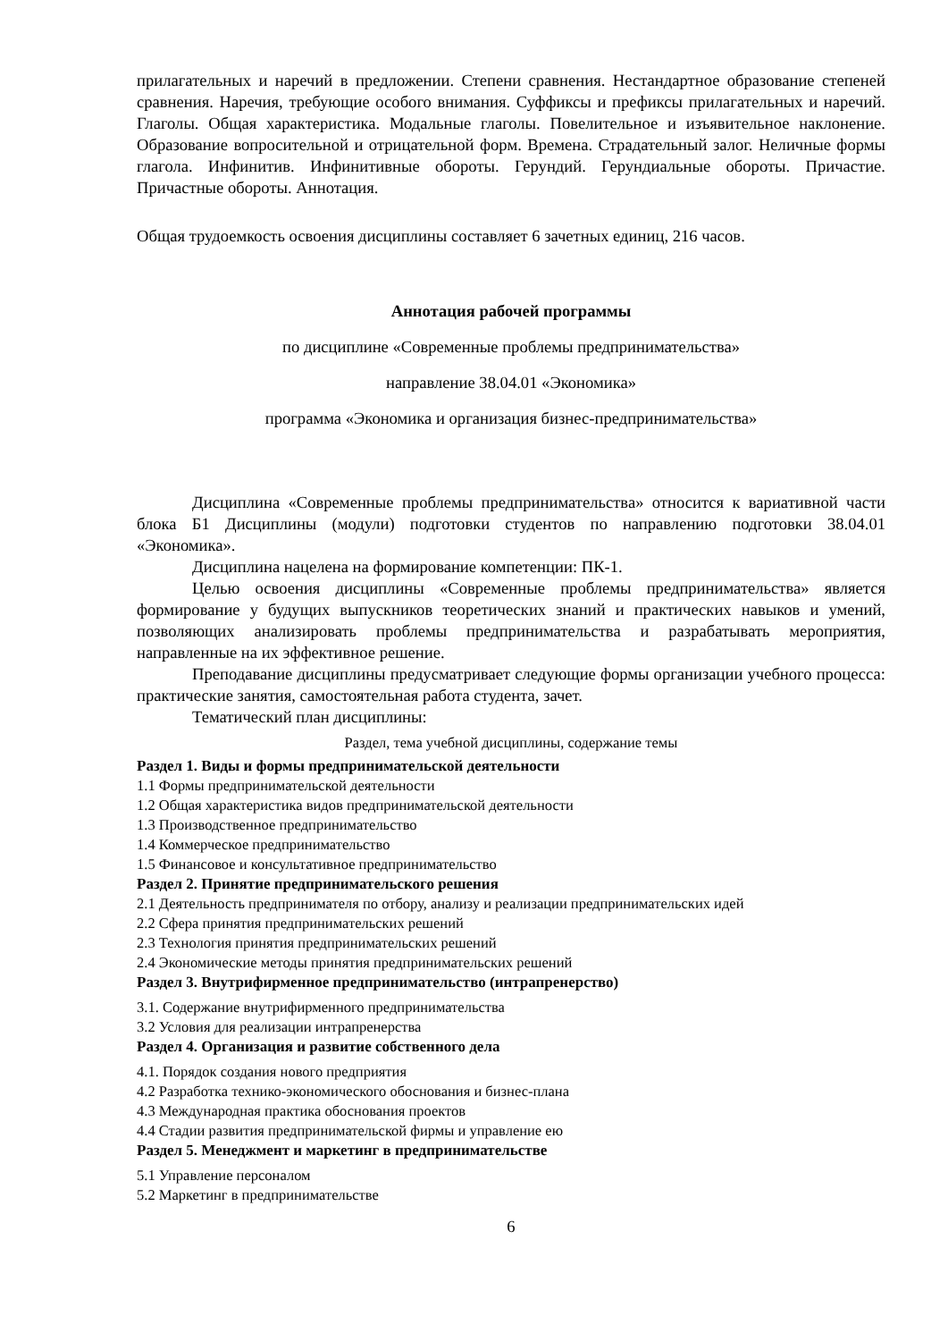прилагательных и наречий в предложении. Степени сравнения. Нестандартное образование степеней сравнения. Наречия, требующие особого внимания. Суффиксы и префиксы прилагательных и наречий. Глаголы. Общая характеристика. Модальные глаголы. Повелительное и изъявительное наклонение. Образование вопросительной и отрицательной форм. Времена. Страдательный залог. Неличные формы глагола. Инфинитив. Инфинитивные обороты. Герундий. Герундиальные обороты. Причастие. Причастные обороты. Аннотация.
Общая трудоемкость освоения дисциплины составляет 6 зачетных единиц, 216 часов.
Аннотация рабочей программы
по дисциплине «Современные проблемы предпринимательства»
направление 38.04.01 «Экономика»
программа «Экономика и организация бизнес-предпринимательства»
Дисциплина «Современные проблемы предпринимательства» относится к вариативной части блока Б1 Дисциплины (модули) подготовки студентов по направлению подготовки 38.04.01 «Экономика».
Дисциплина нацелена на формирование компетенции: ПК-1.
Целью освоения дисциплины «Современные проблемы предпринимательства» является формирование у будущих выпускников теоретических знаний и практических навыков и умений, позволяющих анализировать проблемы предпринимательства и разрабатывать мероприятия, направленные на их эффективное решение.
Преподавание дисциплины предусматривает следующие формы организации учебного процесса: практические занятия, самостоятельная работа студента, зачет.
Тематический план дисциплины:
| Раздел, тема учебной дисциплины, содержание темы |
| Раздел 1. Виды и формы предпринимательской деятельности |
| 1.1 Формы предпринимательской деятельности |
| 1.2 Общая характеристика видов предпринимательской деятельности |
| 1.3 Производственное предпринимательство |
| 1.4 Коммерческое предпринимательство |
| 1.5 Финансовое и консультативное предпринимательство |
| Раздел 2. Принятие предпринимательского решения |
| 2.1 Деятельность предпринимателя по отбору, анализу и реализации предпринимательских идей |
| 2.2 Сфера принятия предпринимательских решений |
| 2.3 Технология принятия предпринимательских решений |
| 2.4 Экономические методы принятия предпринимательских решений |
| Раздел 3. Внутрифирменное предпринимательство (интрапренерство) |
| 3.1. Содержание внутрифирменного предпринимательства |
| 3.2 Условия для реализации интрапренерства |
| Раздел 4. Организация и развитие собственного дела |
| 4.1. Порядок создания нового предприятия |
| 4.2 Разработка технико-экономического обоснования и бизнес-плана |
| 4.3 Международная практика обоснования проектов |
| 4.4 Стадии развития предпринимательской фирмы и управление ею |
| Раздел 5. Менеджмент и маркетинг в предпринимательстве |
| 5.1 Управление персоналом |
| 5.2 Маркетинг в предпринимательстве |
6